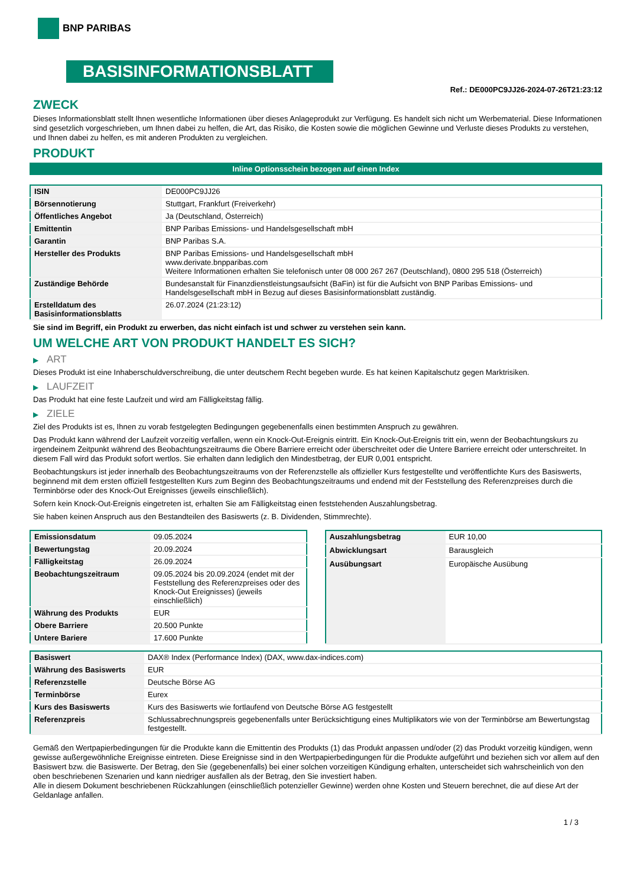BNP PARIBAS
BASISINFORMATIONSBLATT
Ref.: DE000PC9JJ26-2024-07-26T21:23:12
ZWECK
Dieses Informationsblatt stellt Ihnen wesentliche Informationen über dieses Anlageprodukt zur Verfügung. Es handelt sich nicht um Werbematerial. Diese Informationen sind gesetzlich vorgeschrieben, um Ihnen dabei zu helfen, die Art, das Risiko, die Kosten sowie die möglichen Gewinne und Verluste dieses Produkts zu verstehen, und Ihnen dabei zu helfen, es mit anderen Produkten zu vergleichen.
PRODUKT
Inline Optionsschein bezogen auf einen Index
| ISIN | DE000PC9JJ26 |
| Börsennotierung | Stuttgart, Frankfurt (Freiverkehr) |
| Öffentliches Angebot | Ja (Deutschland, Österreich) |
| Emittentin | BNP Paribas Emissions- und Handelsgesellschaft mbH |
| Garantin | BNP Paribas S.A. |
| Hersteller des Produkts | BNP Paribas Emissions- und Handelsgesellschaft mbH www.derivate.bnpparibas.com Weitere Informationen erhalten Sie telefonisch unter 08 000 267 267 (Deutschland), 0800 295 518 (Österreich) |
| Zuständige Behörde | Bundesanstalt für Finanzdienstleistungsaufsicht (BaFin) ist für die Aufsicht von BNP Paribas Emissions- und Handelsgesellschaft mbH in Bezug auf dieses Basisinformationsblatt zuständig. |
| Erstelldatum des Basisinformationsblatts | 26.07.2024 (21:23:12) |
Sie sind im Begriff, ein Produkt zu erwerben, das nicht einfach ist und schwer zu verstehen sein kann.
UM WELCHE ART VON PRODUKT HANDELT ES SICH?
▶ ART
Dieses Produkt ist eine Inhaberschuldverschreibung, die unter deutschem Recht begeben wurde. Es hat keinen Kapitalschutz gegen Marktrisiken.
▶ LAUFZEIT
Das Produkt hat eine feste Laufzeit und wird am Fälligkeitstag fällig.
▶ ZIELE
Ziel des Produkts ist es, Ihnen zu vorab festgelegten Bedingungen gegebenenfalls einen bestimmten Anspruch zu gewähren.
Das Produkt kann während der Laufzeit vorzeitig verfallen, wenn ein Knock-Out-Ereignis eintritt. Ein Knock-Out-Ereignis tritt ein, wenn der Beobachtungskurs zu irgendeinem Zeitpunkt während des Beobachtungszeitraums die Obere Barriere erreicht oder überschreitet oder die Untere Barriere erreicht oder unterschreitet. In diesem Fall wird das Produkt sofort wertlos. Sie erhalten dann lediglich den Mindestbetrag, der EUR 0,001 entspricht.
Beobachtungskurs ist jeder innerhalb des Beobachtungszeitraums von der Referenzstelle als offizieller Kurs festgestellte und veröffentlichte Kurs des Basiswerts, beginnend mit dem ersten offiziell festgestellten Kurs zum Beginn des Beobachtungszeitraums und endend mit der Feststellung des Referenzpreises durch die Terminbörse oder des Knock-Out Ereignisses (jeweils einschließlich).
Sofern kein Knock-Out-Ereignis eingetreten ist, erhalten Sie am Fälligkeitstag einen feststehenden Auszahlungsbetrag.
Sie haben keinen Anspruch aus den Bestandteilen des Basiswerts (z. B. Dividenden, Stimmrechte).
| Emissionsdatum | 09.05.2024 |
| Bewertungstag | 20.09.2024 |
| Fälligkeitstag | 26.09.2024 |
| Beobachtungszeitraum | 09.05.2024 bis 20.09.2024 (endet mit der Feststellung des Referenzpreises oder des Knock-Out Ereignisses) (jeweils einschließlich) |
| Währung des Produkts | EUR |
| Obere Barriere | 20.500 Punkte |
| Untere Bariere | 17.600 Punkte |
| Auszahlungsbetrag | EUR 10,00 |
| Abwicklungsart | Barausgleich |
| Ausübungsart | Europäische Ausübung |
| Basiswert | DAX® Index (Performance Index) (DAX, www.dax-indices.com) |
| Währung des Basiswerts | EUR |
| Referenzstelle | Deutsche Börse AG |
| Terminbörse | Eurex |
| Kurs des Basiswerts | Kurs des Basiswerts wie fortlaufend von Deutsche Börse AG festgestellt |
| Referenzpreis | Schlussabrechnungspreis gegebenenfalls unter Berücksichtigung eines Multiplikators wie von der Terminbörse am Bewertungstag festgestellt. |
Gemäß den Wertpapierbedingungen für die Produkte kann die Emittentin des Produkts (1) das Produkt anpassen und/oder (2) das Produkt vorzeitig kündigen, wenn gewisse außergewöhnliche Ereignisse eintreten. Diese Ereignisse sind in den Wertpapierbedingungen für die Produkte aufgeführt und beziehen sich vor allem auf den Basiswert bzw. die Basiswerte. Der Betrag, den Sie (gegebenenfalls) bei einer solchen vorzeitigen Kündigung erhalten, unterscheidet sich wahrscheinlich von den oben beschriebenen Szenarien und kann niedriger ausfallen als der Betrag, den Sie investiert haben.
Alle in diesem Dokument beschriebenen Rückzahlungen (einschließlich potenzieller Gewinne) werden ohne Kosten und Steuern berechnet, die auf diese Art der Geldanlage anfallen.
1 / 3